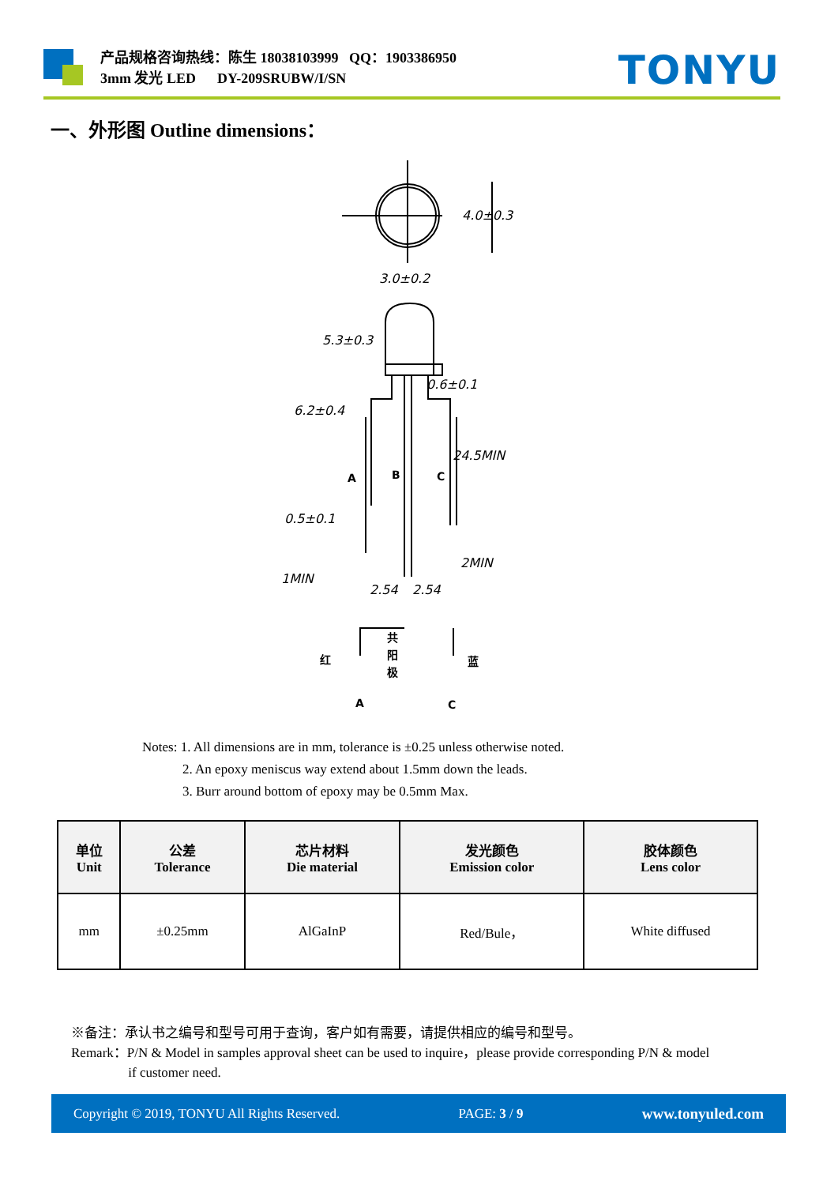产品规格咨询热线：陈生 18038103999 QQ：1903386950
3mm 发光 LED DY-209SRUBW/I/SN
TONYU
一、外形图 Outline dimensions：
4.0±0.3
3.0±0.2
5.3±0.3
6.2±0.4
0.6±0.1
24.5MIN
0.5±0.1
2MIN
1MIN
2.54
2.54
A
B
C
红
共
阳
极
蓝
A
C
Notes: 1. All dimensions are in mm, tolerance is ±0.25 unless otherwise noted.
2. An epoxy meniscus way extend about 1.5mm down the leads.
3. Burr around bottom of epoxy may be 0.5mm Max.
| 单位 Unit | 公差 Tolerance | 芯片材料 Die material | 发光颜色 Emission color | 胶体颜色 Lens color |
| --- | --- | --- | --- | --- |
| mm | ±0.25mm | AlGaInP | Red/Bule， | White diffused |
※备注：承认书之编号和型号可用于查询，客户如有需要，请提供相应的编号和型号。
Remark：P/N & Model in samples approval sheet can be used to inquire，please provide corresponding P/N & model
if customer need.
Copyright © 2019, TONYU All Rights Reserved. PAGE: 3 / 9 www.tonyuled.com